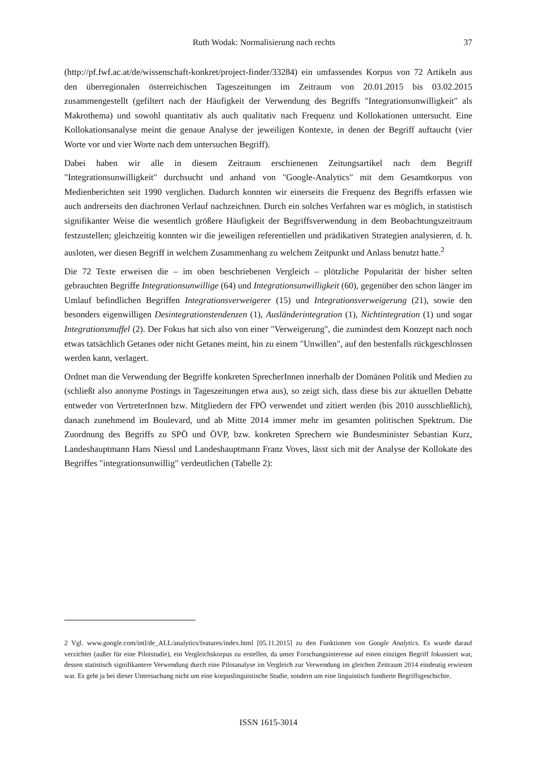Ruth Wodak: Normalisierung nach rechts 37
(http://pf.fwf.ac.at/de/wissenschaft-konkret/project-finder/33284) ein umfassendes Korpus von 72 Artikeln aus den überregionalen österreichischen Tageszeitungen im Zeitraum von 20.01.2015 bis 03.02.2015 zusammengestellt (gefiltert nach der Häufigkeit der Verwendung des Begriffs "Integrationsunwilligkeit" als Makrothema) und sowohl quantitativ als auch qualitativ nach Frequenz und Kollokationen untersucht. Eine Kollokationsanalyse meint die genaue Analyse der jeweiligen Kontexte, in denen der Begriff auftaucht (vier Worte vor und vier Worte nach dem untersuchen Begriff).
Dabei haben wir alle in diesem Zeitraum erschienenen Zeitungsartikel nach dem Begriff "Integrationsunwilligkeit" durchsucht und anhand von "Google-Analytics" mit dem Gesamtkorpus von Medienberichten seit 1990 verglichen. Dadurch konnten wir einerseits die Frequenz des Begriffs erfassen wie auch andrerseits den diachronen Verlauf nachzeichnen. Durch ein solches Verfahren war es möglich, in statistisch signifikanter Weise die wesentlich größere Häufigkeit der Begriffsverwendung in dem Beobachtungszeitraum festzustellen; gleichzeitig konnten wir die jeweiligen referentiellen und prädikativen Strategien analysieren, d. h. ausloten, wer diesen Begriff in welchem Zusammenhang zu welchem Zeitpunkt und Anlass benutzt hatte.<sup>2</sup>
Die 72 Texte erweisen die – im oben beschriebenen Vergleich – plötzliche Popularität der bisher selten gebrauchten Begriffe Integrationsunwillige (64) und Integrationsunwilligkeit (60), gegenüber den schon länger im Umlauf befindlichen Begriffen Integrationsverweigerer (15) und Integrationsverweigerung (21), sowie den besonders eigenwilligen Desintegrationstendenzen (1), Ausländerintegration (1), Nichtintegration (1) und sogar Integrationsmuffel (2). Der Fokus hat sich also von einer "Verweigerung", die zumindest dem Konzept nach noch etwas tatsächlich Getanes oder nicht Getanes meint, hin zu einem "Unwillen", auf den bestenfalls rückgeschlossen werden kann, verlagert.
Ordnet man die Verwendung der Begriffe konkreten SprecherInnen innerhalb der Domänen Politik und Medien zu (schließt also anonyme Postings in Tageszeitungen etwa aus), so zeigt sich, dass diese bis zur aktuellen Debatte entweder von VertreterInnen bzw. Mitgliedern der FPÖ verwendet und zitiert werden (bis 2010 ausschließlich), danach zunehmend im Boulevard, und ab Mitte 2014 immer mehr im gesamten politischen Spektrum. Die Zuordnung des Begriffs zu SPÖ und ÖVP, bzw. konkreten Sprechern wie Bundesminister Sebastian Kurz, Landeshauptmann Hans Niessl und Landeshauptmann Franz Voves, lässt sich mit der Analyse der Kollokate des Begriffes "integrationsunwillig" verdeutlichen (Tabelle 2):
2 Vgl. www.google.com/intl/de_ALL/analytics/features/index.html [05.11.2015] zu den Funktionen von Google Analytics. Es wurde darauf verzichtet (außer für eine Pilotstudie), ein Vergleichskorpus zu erstellen, da unser Forschungsinteresse auf einen einzigen Begriff fokussiert war, dessen statistisch signifikantere Verwendung durch eine Pilotanalyse im Vergleich zur Verwendung im gleichen Zeitraum 2014 eindeutig erwiesen war. Es geht ja bei dieser Untersuchung nicht um eine korpuslinguistische Studie, sondern um eine linguistisch fundierte Begriffsgeschichte.
ISSN 1615-3014